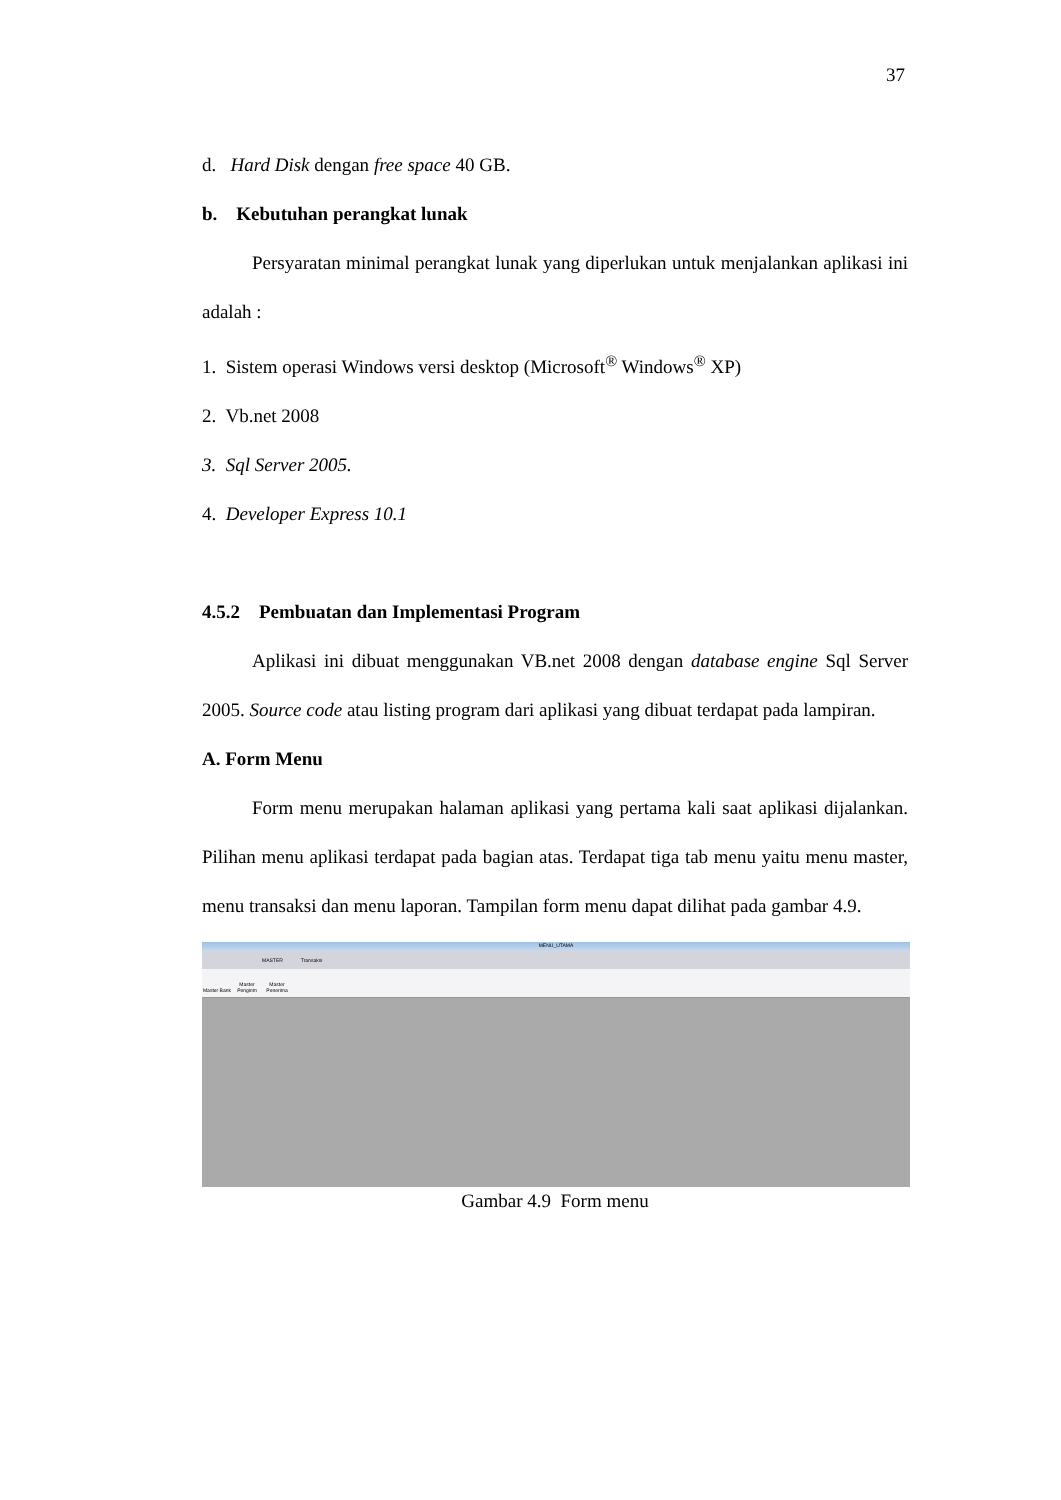37
d. Hard Disk dengan free space 40 GB.
b. Kebutuhan perangkat lunak
Persyaratan minimal perangkat lunak yang diperlukan untuk menjalankan aplikasi ini adalah :
1. Sistem operasi Windows versi desktop (Microsoft<sup>®</sup> Windows<sup>®</sup> XP)
2. Vb.net 2008
3. Sql Server 2005.
4. Developer Express 10.1
4.5.2 Pembuatan dan Implementasi Program
Aplikasi ini dibuat menggunakan VB.net 2008 dengan database engine Sql Server 2005. Source code atau listing program dari aplikasi yang dibuat terdapat pada lampiran.
A. Form Menu
Form menu merupakan halaman aplikasi yang pertama kali saat aplikasi dijalankan. Pilihan menu aplikasi terdapat pada bagian atas. Terdapat tiga tab menu yaitu menu master, menu transaksi dan menu laporan. Tampilan form menu dapat dilihat pada gambar 4.9.
MENU_UTAMA
MASTER Transaksi
Master Bank Master Pengirim Master Penerima
Gambar 4.9 Form menu